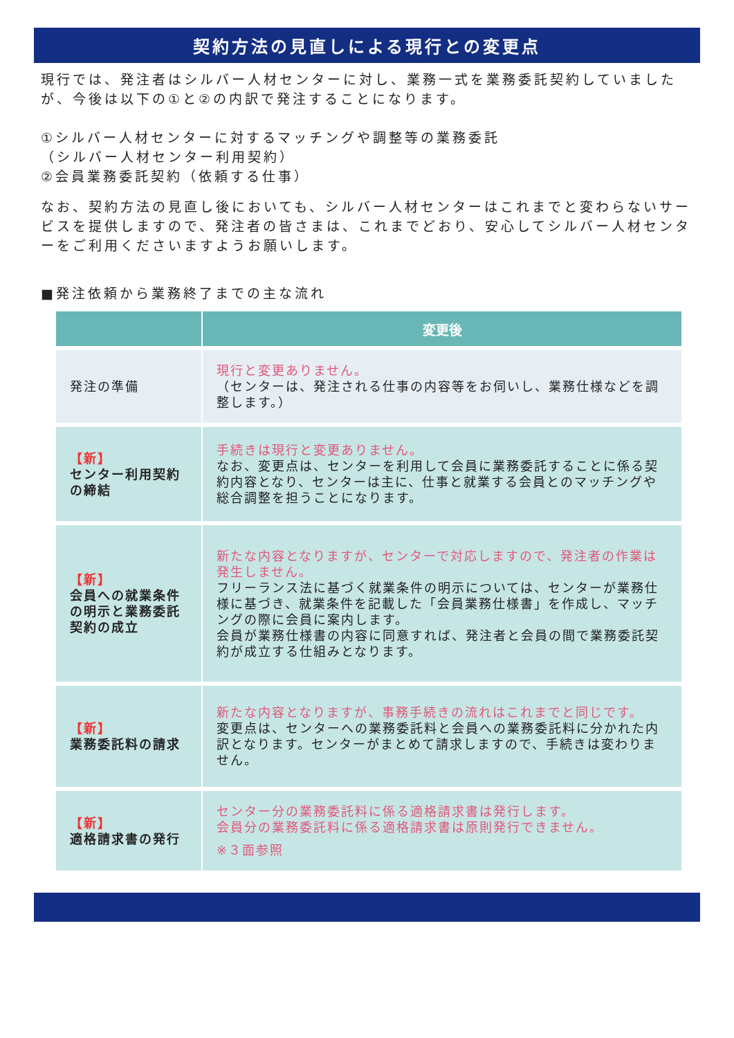契約方法の見直しによる現行との変更点
現行では、発注者はシルバー人材センターに対し、業務一式を業務委託契約していましたが、今後は以下の①と②の内訳で発注することになります。
①シルバー人材センターに対するマッチングや調整等の業務委託
（シルバー人材センター利用契約）
②会員業務委託契約（依頼する仕事）
なお、契約方法の見直し後においても、シルバー人材センターはこれまでと変わらないサービスを提供しますので、発注者の皆さまは、これまでどおり、安心してシルバー人材センターをご利用くださいますようお願いします。
■発注依頼から業務終了までの主な流れ
| | 変更後 |
| --- | --- |
| 発注の準備 | 現行と変更ありません。 （センターは、発注される仕事の内容等をお伺いし、業務仕様などを調整します。） |
| 【新】 センター利用契約の締結 | 手続きは現行と変更ありません。 なお、変更点は、センターを利用して会員に業務委託することに係る契約内容となり、センターは主に、仕事と就業する会員とのマッチングや総合調整を担うことになります。 |
| 【新】 会員への就業条件の明示と業務委託契約の成立 | 新たな内容となりますが、センターで対応しますので、発注者の作業は発生しません。 フリーランス法に基づく就業条件の明示については、センターが業務仕様に基づき、就業条件を記載した「会員業務仕様書」を作成し、マッチングの際に会員に案内します。 会員が業務仕様書の内容に同意すれば、発注者と会員の間で業務委託契約が成立する仕組みとなります。 |
| 【新】 業務委託料の請求 | 新たな内容となりますが、事務手続きの流れはこれまでと同じです。 変更点は、センターへの業務委託料と会員への業務委託料に分かれた内訳となります。センターがまとめて請求しますので、手続きは変わりません。 |
| 【新】 適格請求書の発行 | センター分の業務委託料に係る適格請求書は発行します。 会員分の業務委託料に係る適格請求書は原則発行できません。 ※３面参照 |